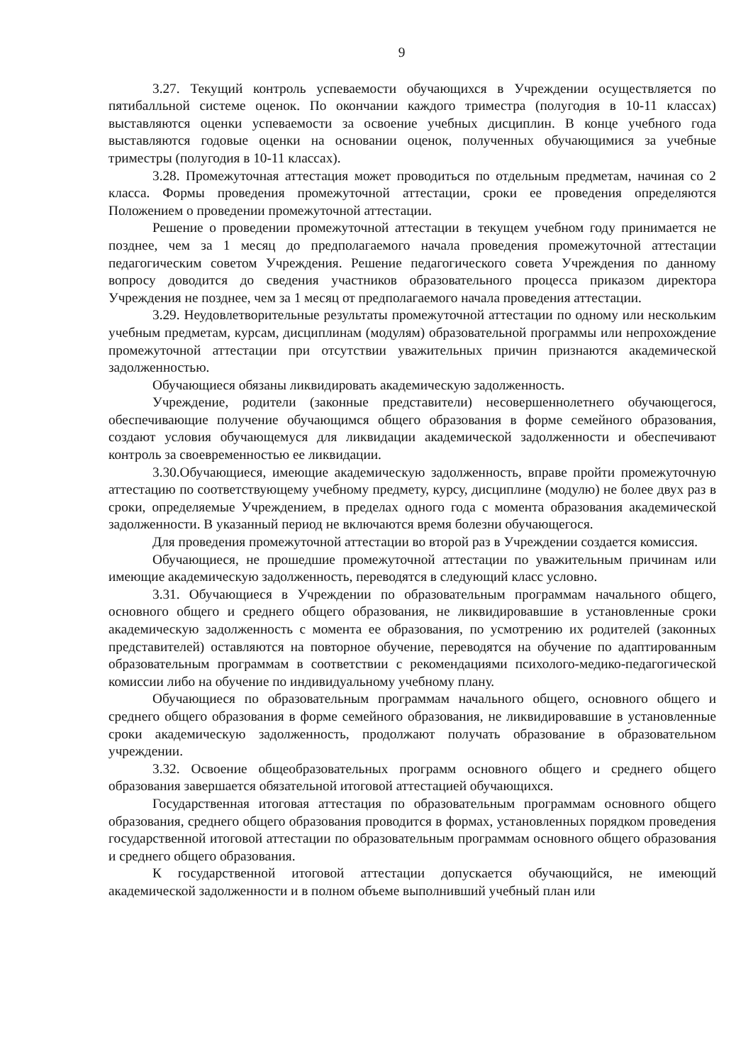9
3.27. Текущий контроль успеваемости обучающихся в Учреждении осуществляется по пятибалльной системе оценок. По окончании каждого триместра (полугодия в 10-11 классах) выставляются оценки успеваемости за освоение учебных дисциплин. В конце учебного года выставляются годовые оценки на основании оценок, полученных обучающимися за учебные триместры (полугодия в 10-11 классах).
3.28. Промежуточная аттестация может проводиться по отдельным предметам, начиная со 2 класса. Формы проведения промежуточной аттестации, сроки ее проведения определяются Положением о проведении промежуточной аттестации.
Решение о проведении промежуточной аттестации в текущем учебном году принимается не позднее, чем за 1 месяц до предполагаемого начала проведения промежуточной аттестации педагогическим советом Учреждения. Решение педагогического совета Учреждения по данному вопросу доводится до сведения участников образовательного процесса приказом директора Учреждения не позднее, чем за 1 месяц от предполагаемого начала проведения аттестации.
3.29. Неудовлетворительные результаты промежуточной аттестации по одному или нескольким учебным предметам, курсам, дисциплинам (модулям) образовательной программы или непрохождение промежуточной аттестации при отсутствии уважительных причин признаются академической задолженностью.
Обучающиеся обязаны ликвидировать академическую задолженность.
Учреждение, родители (законные представители) несовершеннолетнего обучающегося, обеспечивающие получение обучающимся общего образования в форме семейного образования, создают условия обучающемуся для ликвидации академической задолженности и обеспечивают контроль за своевременностью ее ликвидации.
3.30.Обучающиеся, имеющие академическую задолженность, вправе пройти промежуточную аттестацию по соответствующему учебному предмету, курсу, дисциплине (модулю) не более двух раз в сроки, определяемые Учреждением, в пределах одного года с момента образования академической задолженности. В указанный период не включаются время болезни обучающегося.
Для проведения промежуточной аттестации во второй раз в Учреждении создается комиссия.
Обучающиеся, не прошедшие промежуточной аттестации по уважительным причинам или имеющие академическую задолженность, переводятся в следующий класс условно.
3.31. Обучающиеся в Учреждении по образовательным программам начального общего, основного общего и среднего общего образования, не ликвидировавшие в установленные сроки академическую задолженность с момента ее образования, по усмотрению их родителей (законных представителей) оставляются на повторное обучение, переводятся на обучение по адаптированным образовательным программам в соответствии с рекомендациями психолого-медико-педагогической комиссии либо на обучение по индивидуальному учебному плану.
Обучающиеся по образовательным программам начального общего, основного общего и среднего общего образования в форме семейного образования, не ликвидировавшие в установленные сроки академическую задолженность, продолжают получать образование в образовательном учреждении.
3.32. Освоение общеобразовательных программ основного общего и среднего общего образования завершается обязательной итоговой аттестацией обучающихся.
Государственная итоговая аттестация по образовательным программам основного общего образования, среднего общего образования проводится в формах, установленных порядком проведения государственной итоговой аттестации по образовательным программам основного общего образования и среднего общего образования.
К государственной итоговой аттестации допускается обучающийся, не имеющий академической задолженности и в полном объеме выполнивший учебный план или